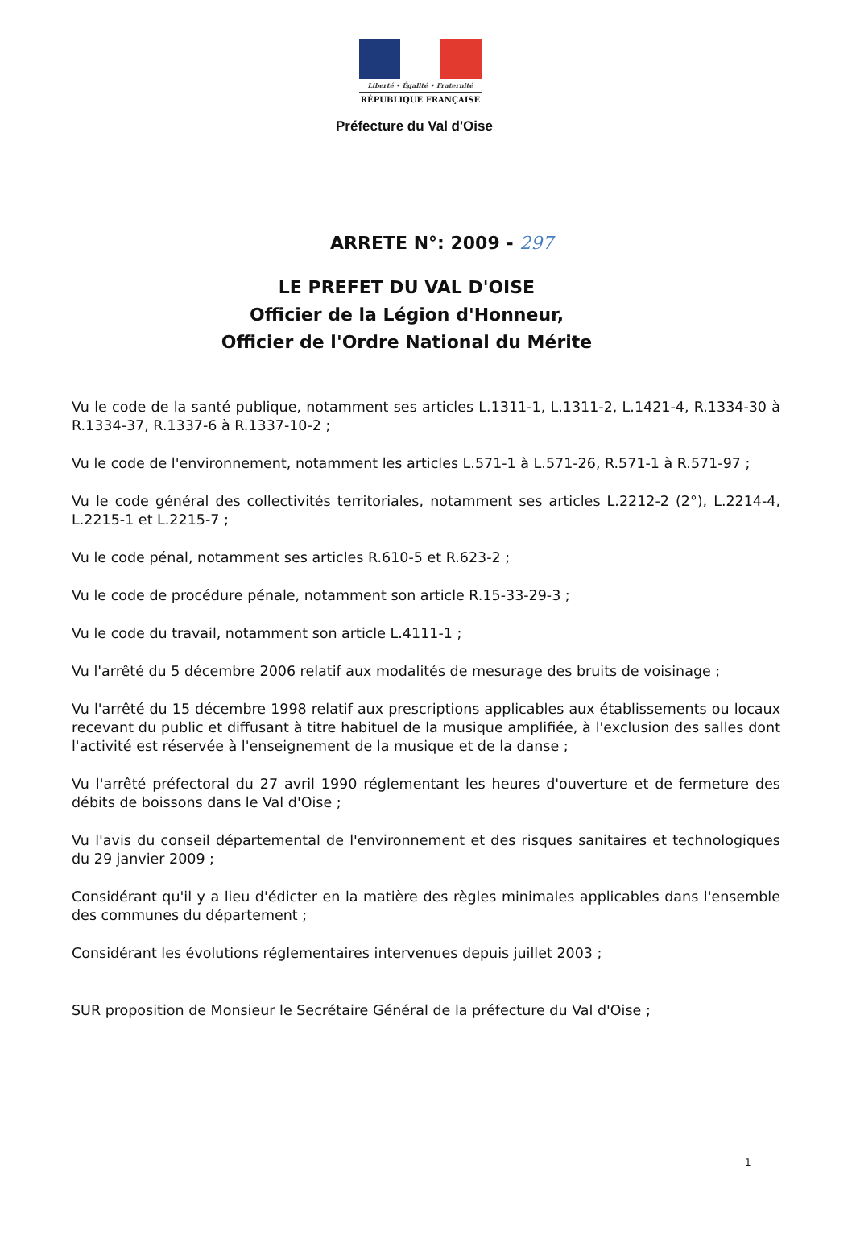Liberté • Égalité • Fraternité
RÉPUBLIQUE FRANÇAISE
Préfecture du Val d'Oise
ARRETE N°: 2009 - 297
LE PREFET DU VAL D'OISE
Officier de la Légion d'Honneur,
Officier de l'Ordre National du Mérite
Vu le code de la santé publique, notamment ses articles L.1311-1, L.1311-2, L.1421-4, R.1334-30 à R.1334-37, R.1337-6 à R.1337-10-2 ;
Vu le code de l'environnement, notamment les articles L.571-1 à L.571-26, R.571-1 à R.571-97 ;
Vu le code général des collectivités territoriales, notamment ses articles L.2212-2 (2°), L.2214-4, L.2215-1 et L.2215-7 ;
Vu le code pénal, notamment ses articles R.610-5 et R.623-2 ;
Vu le code de procédure pénale, notamment son article R.15-33-29-3 ;
Vu le code du travail, notamment son article L.4111-1 ;
Vu l'arrêté du 5 décembre 2006 relatif aux modalités de mesurage des bruits de voisinage ;
Vu l'arrêté du 15 décembre 1998 relatif aux prescriptions applicables aux établissements ou locaux recevant du public et diffusant à titre habituel de la musique amplifiée, à l'exclusion des salles dont l'activité est réservée à l'enseignement de la musique et de la danse ;
Vu l'arrêté préfectoral du 27 avril 1990 réglementant les heures d'ouverture et de fermeture des débits de boissons dans le Val d'Oise ;
Vu l'avis du conseil départemental de l'environnement et des risques sanitaires et technologiques du 29 janvier 2009 ;
Considérant qu'il y a lieu d'édicter en la matière des règles minimales applicables dans l'ensemble des communes du département ;
Considérant les évolutions réglementaires intervenues depuis juillet 2003 ;
SUR proposition de Monsieur le Secrétaire Général de la préfecture du Val d'Oise ;
1